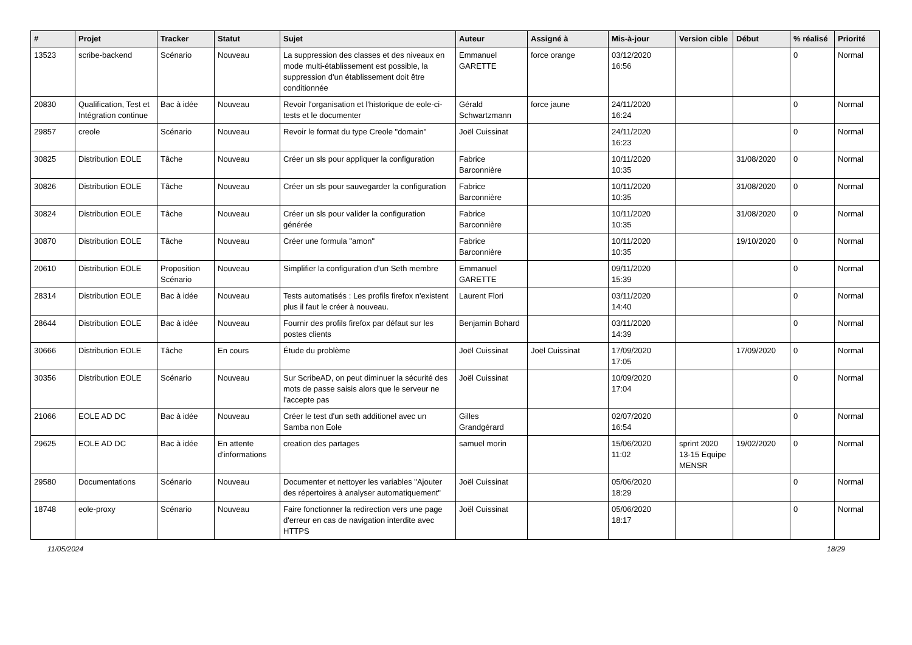| # | Projet | Tracker | Statut | Sujet | Auteur | Assigné à | Mis-à-jour | Version cible | Début | % réalisé | Priorité |
| --- | --- | --- | --- | --- | --- | --- | --- | --- | --- | --- | --- |
| 13523 | scribe-backend | Scénario | Nouveau | La suppression des classes et des niveaux en mode multi-établissement est possible, la suppression d'un établissement doit être conditionnée | Emmanuel GARETTE | force orange | 03/12/2020 16:56 | | | 0 | Normal |
| 20830 | Qualification, Test et Intégration continue | Bac à idée | Nouveau | Revoir l'organisation et l'historique de eole-ci-tests et le documenter | Gérald Schwartzmann | force jaune | 24/11/2020 16:24 | | | 0 | Normal |
| 29857 | creole | Scénario | Nouveau | Revoir le format du type Creole "domain" | Joël Cuissinat | | 24/11/2020 16:23 | | | 0 | Normal |
| 30825 | Distribution EOLE | Tâche | Nouveau | Créer un sls pour appliquer la configuration | Fabrice Barconnière | | 10/11/2020 10:35 | | 31/08/2020 | 0 | Normal |
| 30826 | Distribution EOLE | Tâche | Nouveau | Créer un sls pour sauvegarder la configuration | Fabrice Barconnière | | 10/11/2020 10:35 | | 31/08/2020 | 0 | Normal |
| 30824 | Distribution EOLE | Tâche | Nouveau | Créer un sls pour valider la configuration générée | Fabrice Barconnière | | 10/11/2020 10:35 | | 31/08/2020 | 0 | Normal |
| 30870 | Distribution EOLE | Tâche | Nouveau | Créer une formula "amon" | Fabrice Barconnière | | 10/11/2020 10:35 | | 19/10/2020 | 0 | Normal |
| 20610 | Distribution EOLE | Proposition Scénario | Nouveau | Simplifier la configuration d'un Seth membre | Emmanuel GARETTE | | 09/11/2020 15:39 | | | 0 | Normal |
| 28314 | Distribution EOLE | Bac à idée | Nouveau | Tests automatisés : Les profils firefox n'existent plus il faut le créer à nouveau. | Laurent Flori | | 03/11/2020 14:40 | | | 0 | Normal |
| 28644 | Distribution EOLE | Bac à idée | Nouveau | Fournir des profils firefox par défaut sur les postes clients | Benjamin Bohard | | 03/11/2020 14:39 | | | 0 | Normal |
| 30666 | Distribution EOLE | Tâche | En cours | Étude du problème | Joël Cuissinat | Joël Cuissinat | 17/09/2020 17:05 | | 17/09/2020 | 0 | Normal |
| 30356 | Distribution EOLE | Scénario | Nouveau | Sur ScribeAD, on peut diminuer la sécurité des mots de passe saisis alors que le serveur ne l'accepte pas | Joël Cuissinat | | 10/09/2020 17:04 | | | 0 | Normal |
| 21066 | EOLE AD DC | Bac à idée | Nouveau | Créer le test d'un seth additionel avec un Samba non Eole | Gilles Grandgérard | | 02/07/2020 16:54 | | | 0 | Normal |
| 29625 | EOLE AD DC | Bac à idée | En attente d'informations | creation des partages | samuel morin | | 15/06/2020 11:02 | sprint 2020 13-15 Equipe MENSR | 19/02/2020 | 0 | Normal |
| 29580 | Documentations | Scénario | Nouveau | Documenter et nettoyer les variables "Ajouter des répertoires à analyser automatiquement" | Joël Cuissinat | | 05/06/2020 18:29 | | | 0 | Normal |
| 18748 | eole-proxy | Scénario | Nouveau | Faire fonctionner la redirection vers une page d'erreur en cas de navigation interdite avec HTTPS | Joël Cuissinat | | 05/06/2020 18:17 | | | 0 | Normal |
11/05/2024 18/29